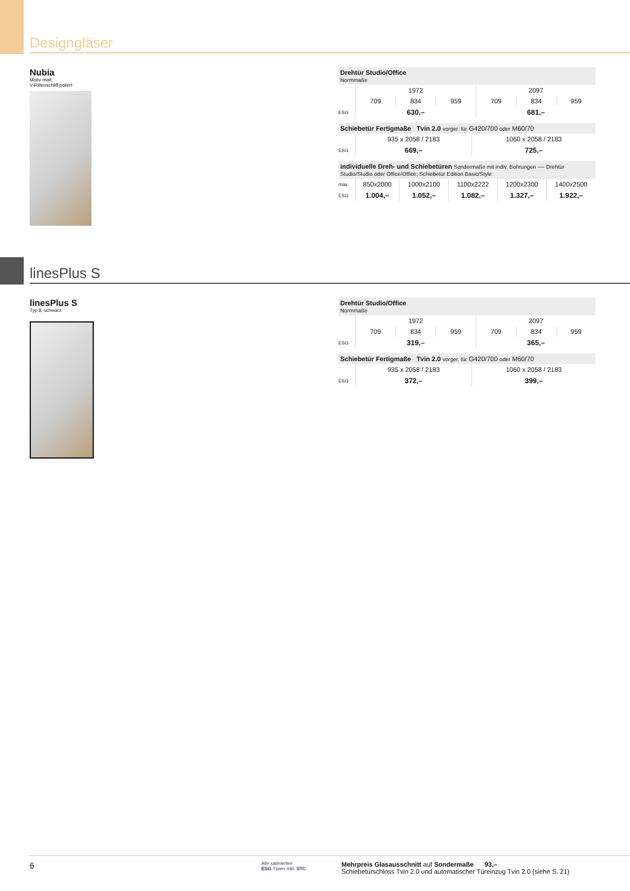Designgläser
Nubia
Motiv matt,
V-Rillenschliff poliert
| Drehtür Studio/Office Normmaße | | | | | | |
| | 1972 | | | 2097 | | |
| | 709 | 834 | 959 | 709 | 834 | 959 |
| ESG | 630,– | | | 681,– | | |
| Schiebetür Fertigmaße Tvin 2.0 vorger. für G420/700 oder M60/70 | | |
| | 935 x 2058 / 2183 | 1060 x 2058 / 2183 |
| ESG | 669,– | 725,– |
| individuelle Dreh- und Schiebetüren Sondermaße mit indiv. Bohrungen — Drehtür Studio/Studio oder Office/Office; Schiebetür Edition Basic/Style | | | | | |
| max. | 850x2000 | 1000x2100 | 1100x2222 | 1200x2300 | 1400x2500 |
| ESG | 1.004,– | 1.052,– | 1.082,– | 1.327,– | 1.922,– |
linesPlus S
linesPlus S
Typ 8, schwarz
| Drehtür Studio/Office Normmaße | | | | | | |
| | 1972 | | | 2097 | | |
| | 709 | 834 | 959 | 709 | 834 | 959 |
| ESG | 319,– | | | 365,– | | |
| Schiebetür Fertigmaße Tvin 2.0 vorger. für G420/700 oder M60/70 | | |
| | 935 x 2058 / 2183 | 1060 x 2058 / 2183 |
| ESG | 372,– | 399,– |
6
Alle satinierten
ESG-Türen inkl. STC
Mehrpreis Glasausschnitt auf Sondermaße 93,–
Schiebetürschloss Tvin 2.0 und automatischer Türeinzug Tvin 2.0 (siehe S. 21)